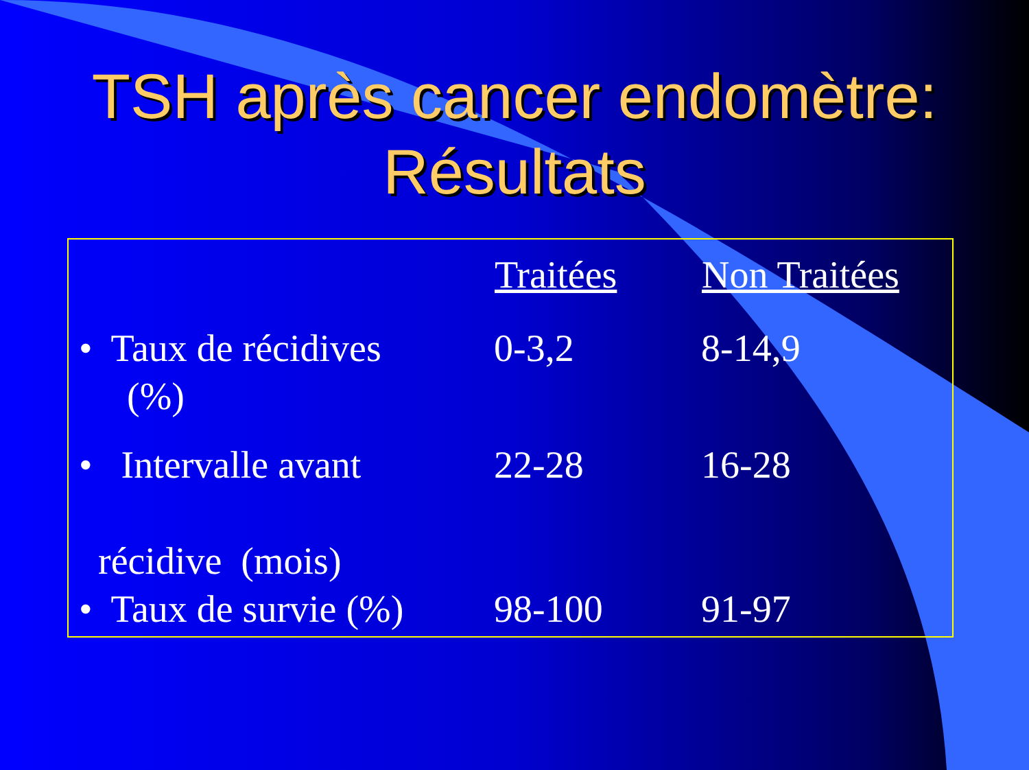TSH après cancer endomètre:
Résultats
| | Traitées | Non Traitées |
| --- | --- | --- |
| • Taux de récidives (%) | 0-3,2 | 8-14,9 |
| • Intervalle avant récidive (mois) | 22-28 | 16-28 |
| • Taux de survie (%) | 98-100 | 91-97 |